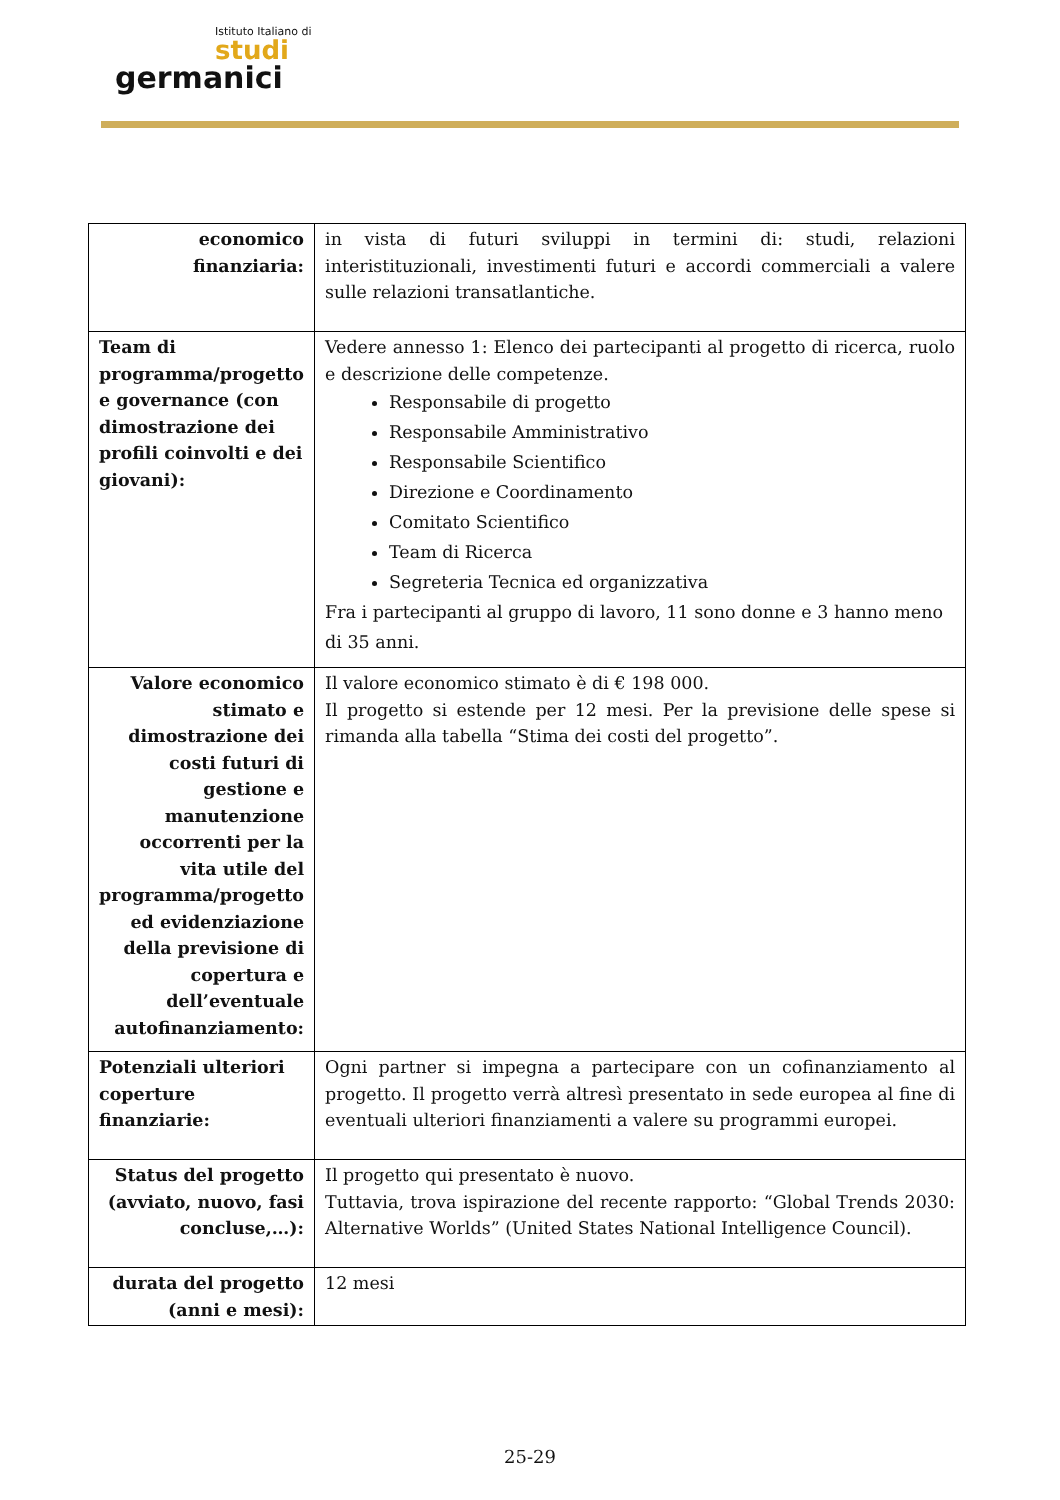Istituto Italiano di
studi
germanici
| economico finanziaria: | in vista di futuri sviluppi in termini di: studi, relazioni interistituzionali, investimenti futuri e accordi commerciali a valere sulle relazioni transatlantiche. |
| Team di programma/progetto e governance (con dimostrazione dei profili coinvolti e dei giovani): | Vedere annesso 1: Elenco dei partecipanti al progetto di ricerca, ruolo e descrizione delle competenze. Responsabile di progetto Responsabile Amministrativo Responsabile Scientifico Direzione e Coordinamento Comitato Scientifico Team di Ricerca Segreteria Tecnica ed organizzativa Fra i partecipanti al gruppo di lavoro, 11 sono donne e 3 hanno meno di 35 anni. |
| Valore economico stimato e dimostrazione dei costi futuri di gestione e manutenzione occorrenti per la vita utile del programma/progetto ed evidenziazione della previsione di copertura e dell’eventuale autofinanziamento: | Il valore economico stimato è di € 198 000. Il progetto si estende per 12 mesi. Per la previsione delle spese si rimanda alla tabella “Stima dei costi del progetto”. |
| Potenziali ulteriori coperture finanziarie: | Ogni partner si impegna a partecipare con un cofinanziamento al progetto. Il progetto verrà altresì presentato in sede europea al fine di eventuali ulteriori finanziamenti a valere su programmi europei. |
| Status del progetto (avviato, nuovo, fasi concluse,…): | Il progetto qui presentato è nuovo. Tuttavia, trova ispirazione del recente rapporto: “Global Trends 2030: Alternative Worlds” (United States National Intelligence Council). |
| durata del progetto (anni e mesi): | 12 mesi |
25-29